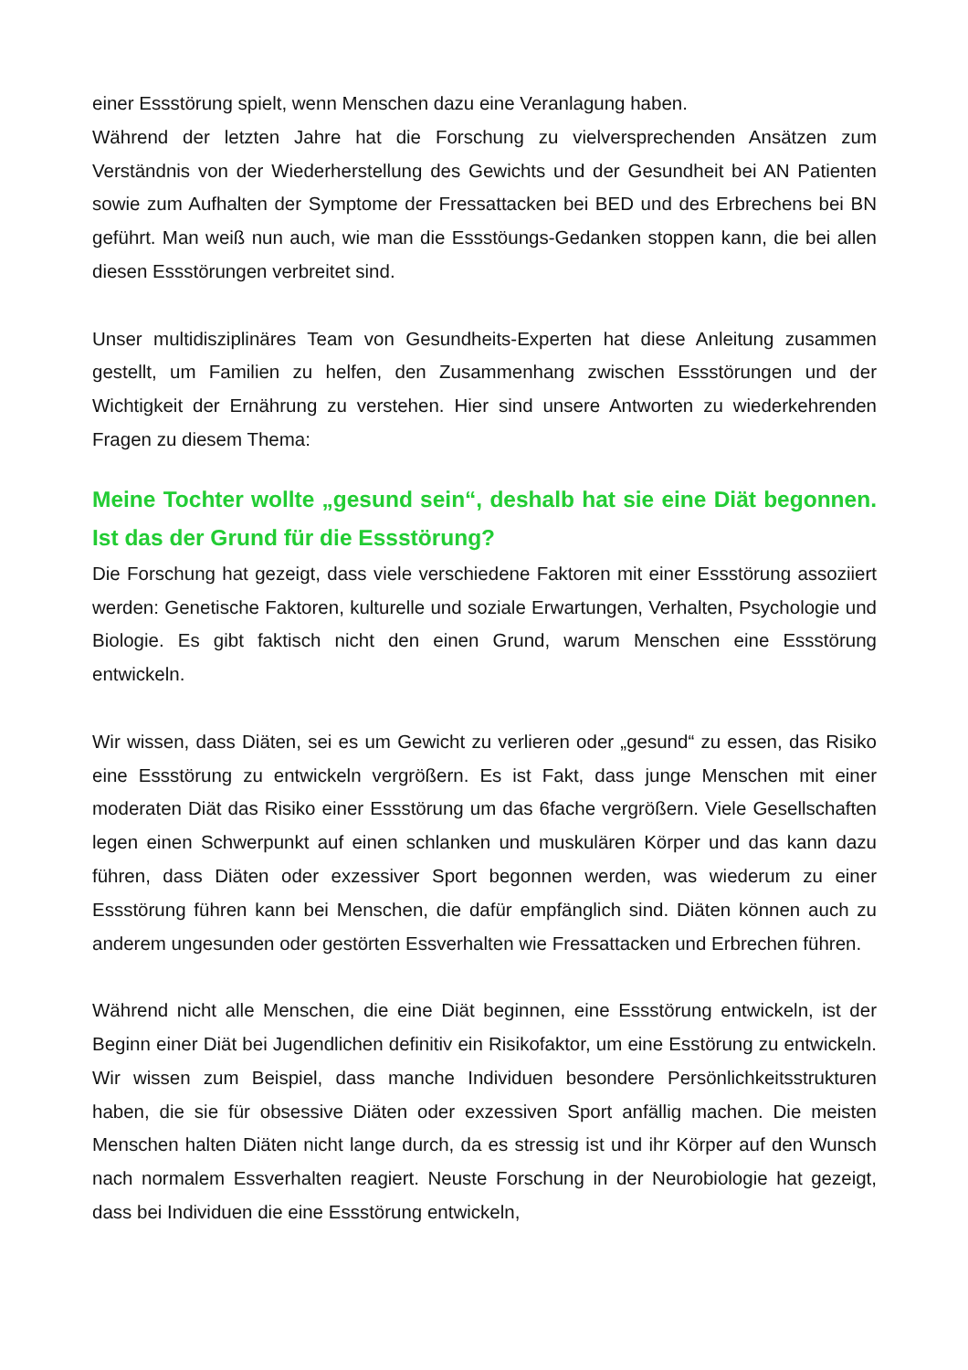einer Essstörung spielt, wenn Menschen dazu eine Veranlagung haben.
Während der letzten Jahre hat die Forschung zu vielversprechenden Ansätzen zum Verständnis von der Wiederherstellung des Gewichts und der Gesundheit bei AN Patienten sowie zum Aufhalten der Symptome der Fressattacken bei BED und des Erbrechens bei BN geführt. Man weiß nun auch, wie man die Essstöungs-Gedanken stoppen kann, die bei allen diesen Essstörungen verbreitet sind.
Unser multidisziplinäres Team von Gesundheits-Experten hat diese Anleitung zusammen gestellt, um Familien zu helfen, den Zusammenhang zwischen Essstörungen und der Wichtigkeit der Ernährung zu verstehen. Hier sind unsere Antworten zu wiederkehrenden Fragen zu diesem Thema:
Meine Tochter wollte „gesund sein“, deshalb hat sie eine Diät begonnen. Ist das der Grund für die Essstörung?
Die Forschung hat gezeigt, dass viele verschiedene Faktoren mit einer Essstörung assoziiert werden: Genetische Faktoren, kulturelle und soziale Erwartungen, Verhalten, Psychologie und Biologie. Es gibt faktisch nicht den einen Grund, warum Menschen eine Essstörung entwickeln.
Wir wissen, dass Diäten, sei es um Gewicht zu verlieren oder „gesund“ zu essen, das Risiko eine Essstörung zu entwickeln vergrößern. Es ist Fakt, dass junge Menschen mit einer moderaten Diät das Risiko einer Essstörung um das 6fache vergrößern. Viele Gesellschaften legen einen Schwerpunkt auf einen schlanken und muskulären Körper und das kann dazu führen, dass Diäten oder exzessiver Sport begonnen werden, was wiederum zu einer Essstörung führen kann bei Menschen, die dafür empfänglich sind. Diäten können auch zu anderem ungesunden oder gestörten Essverhalten wie Fressattacken und Erbrechen führen.
Während nicht alle Menschen, die eine Diät beginnen, eine Essstörung entwickeln, ist der Beginn einer Diät bei Jugendlichen definitiv ein Risikofaktor, um eine Esstörung zu entwickeln. Wir wissen zum Beispiel, dass manche Individuen besondere Persönlichkeitsstrukturen haben, die sie für obsessive Diäten oder exzessiven Sport anfällig machen. Die meisten Menschen halten Diäten nicht lange durch, da es stressig ist und ihr Körper auf den Wunsch nach normalem Essverhalten reagiert. Neuste Forschung in der Neurobiologie hat gezeigt, dass bei Individuen die eine Essstörung entwickeln,